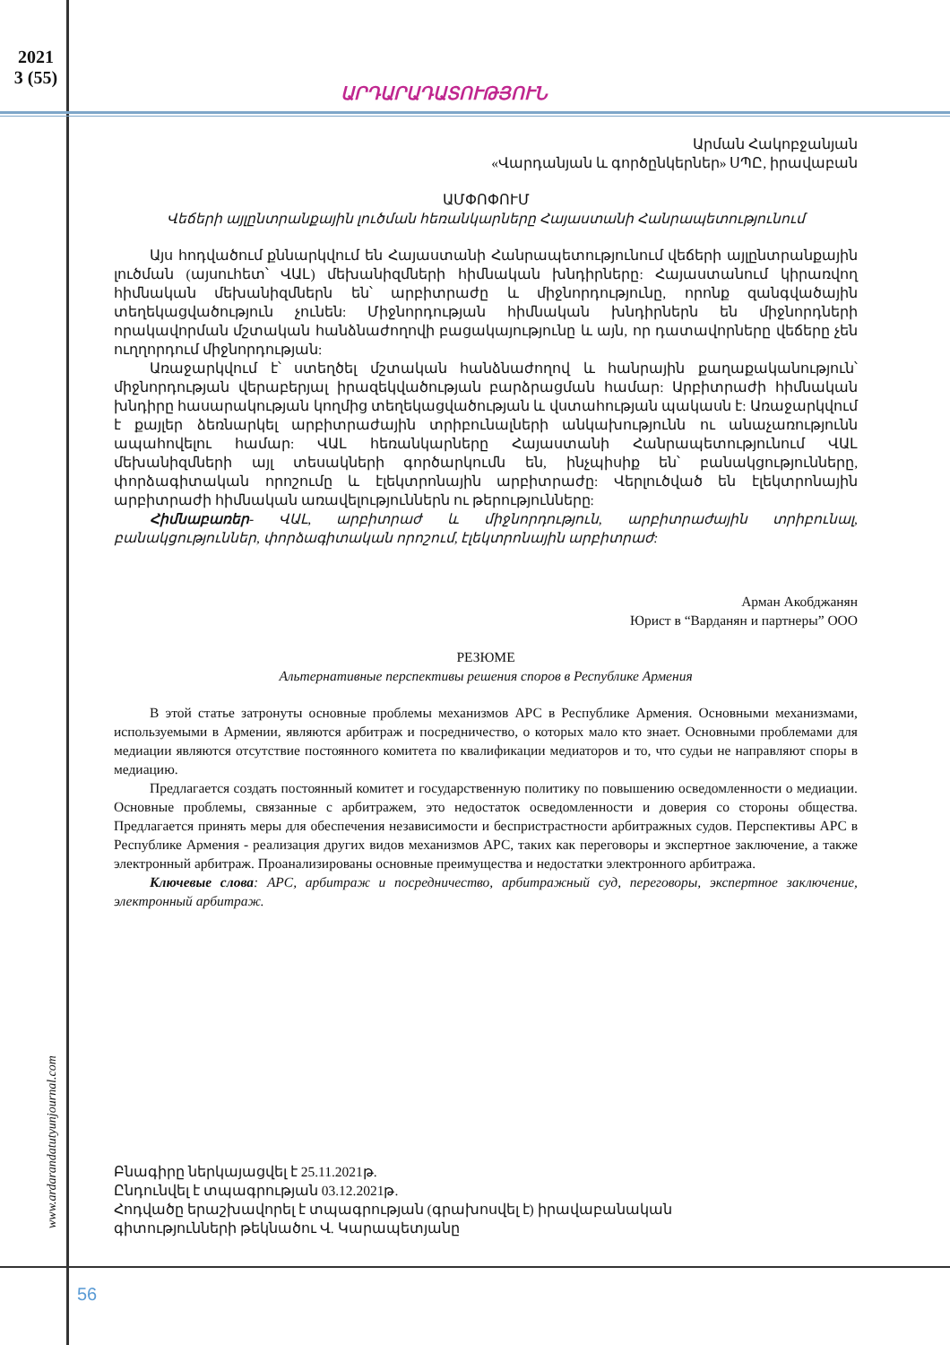2021
3 (55)
ԱՐԴԱՐԱԴԱՏՈՒԹՅՈՒՆ
Արման Հակոբջանյան
«Վարդանյան և գործընկերներ» ՍՊԸ, իրավաբան
ԱՄՓՈՓՈՒՄ
Վեճերի այլընտրանքային լուծման հեռանկարները Հայաստանի Հանրապետությունում
Այս հոդվածում քննարկվում են Հայաստանի Հանրապետությունում վեճերի այլընտրանքային լուծման (այսուհետ՝ ՎԱԼ) մեխանիզմների հիմնական խնդիրները: Հայաստանում կիրառվող հիմնական մեխանիզմներն են՝ արբիտրաժը և միջնորդությունը, որոնք զանգվածային տեղեկացվածություն չունեն: Միջնորդության հիմնական խնդիրներն են միջնորդների որակավորման մշտական հանձնաժողովի բացակայությունը և այն, որ դատավորները վեճերը չեն ուղղորդում միջնորդության:
Առաջարկվում է՝ ստեղծել մշտական հանձնաժողով և հանրային քաղաքականություն՝ միջնորդության վերաբերյալ իրազեկվածության բարձրացման համար: Արբիտրաժի հիմնական խնդիրը հասարակության կողմից տեղեկացվածության և վստահության պակասն է: Առաջարկվում է քայլեր ձեռնարկել արբիտրաժային տրիբունալների անկախությունն ու անաչառությունն ապահովելու համար: ՎԱԼ հեռանկարները Հայաստանի Հանրապետությունում ՎԱԼ մեխանիզմների այլ տեսակների գործարկումն են, ինչպիսիք են՝ բանակցությունները, փորձագիտական որոշումը և էլեկտրոնային արբիտրաժը: Վերլուծված են էլեկտրոնային արբիտրաժի հիմնական առավելություններն ու թերությունները:
Հիմնաբառեր- ՎԱԼ, արբիտրաժ և միջնորդություն, արբիտրաժային տրիբունալ, բանակցություններ, փորձագիտական որոշում, էլեկտրոնային արբիտրաժ:
Арман Акобджанян
Юрист в “Варданян и партнеры” ООО
РЕЗЮМЕ
Альтернативные перспективы решения споров в Республике Армения
В этой статье затронуты основные проблемы механизмов АРС в Республике Армения. Основными механизмами, используемыми в Армении, являются арбитраж и посредничество, о которых мало кто знает. Основными проблемами для медиации являются отсутствие постоянного комитета по квалификации медиаторов и то, что судьи не направляют споры в медиацию.
Предлагается создать постоянный комитет и государственную политику по повышению осведомленности о медиации. Основные проблемы, связанные с арбитражем, это недостаток осведомленности и доверия со стороны общества. Предлагается принять меры для обеспечения независимости и беспристрастности арбитражных судов. Перспективы АРС в Республике Армения - реализация других видов механизмов АРС, таких как переговоры и экспертное заключение, а также электронный арбитраж. Проанализированы основные преимущества и недостатки электронного арбитража.
Ключевые слова: АРС, арбитраж и посредничество, арбитражный суд, переговоры, экспертное заключение, электронный арбитраж.
www.ardarandatutyunjournal.com
Բնագիրը ներկայացվել է 25.11.2021թ.
Ընդունվել է տպագրության 03.12.2021թ.
Հոդվածը երաշխավորել է տպագրության (գրախոսվել է) իրավաբանական
գիտությունների թեկնածու Վ. Կարապետյանը
56